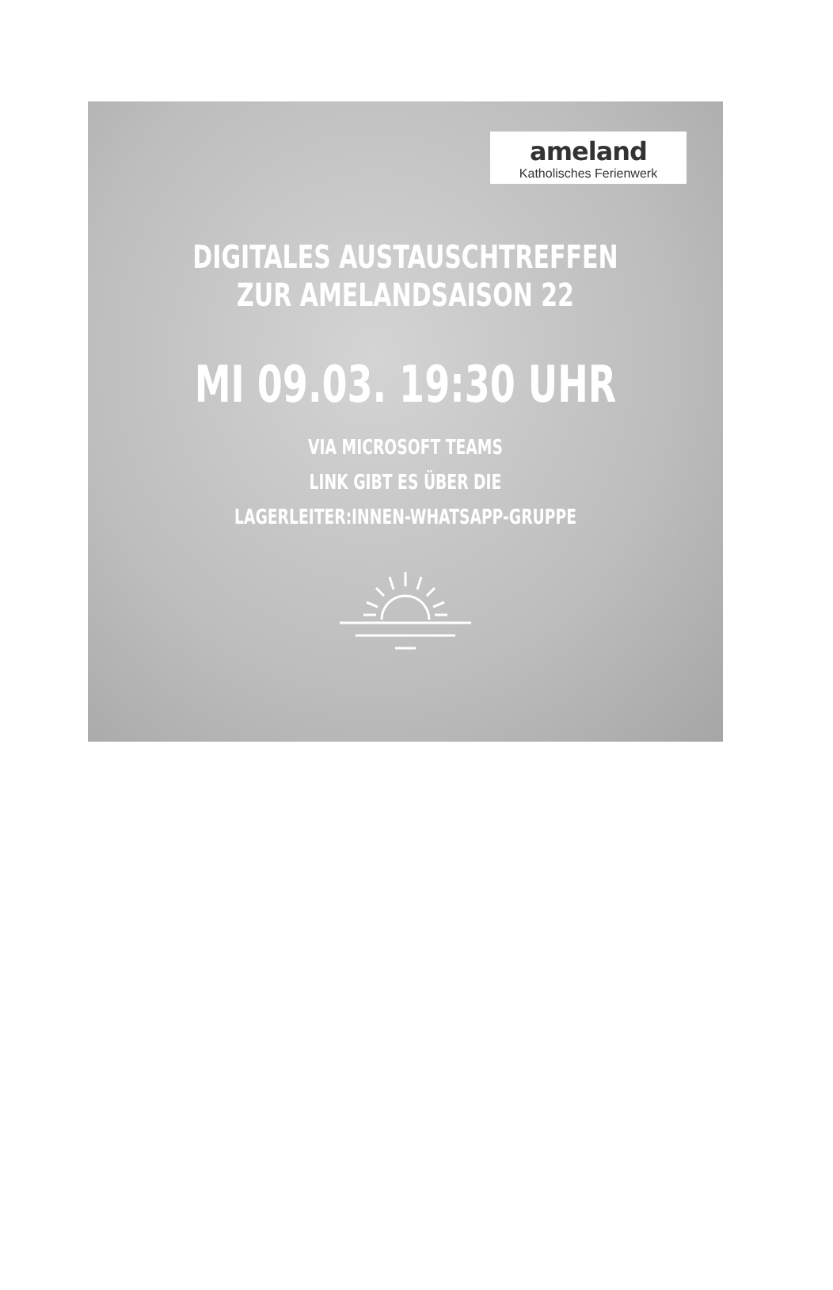ameland
Katholisches Ferienwerk
DIGITALES AUSTAUSCHTREFFEN
ZUR AMELANDSAISON 22
MI 09.03. 19:30 UHR
VIA MICROSOFT TEAMS
LINK GIBT ES ÜBER DIE
LAGERLEITER:INNEN-WHATSAPP-GRUPPE